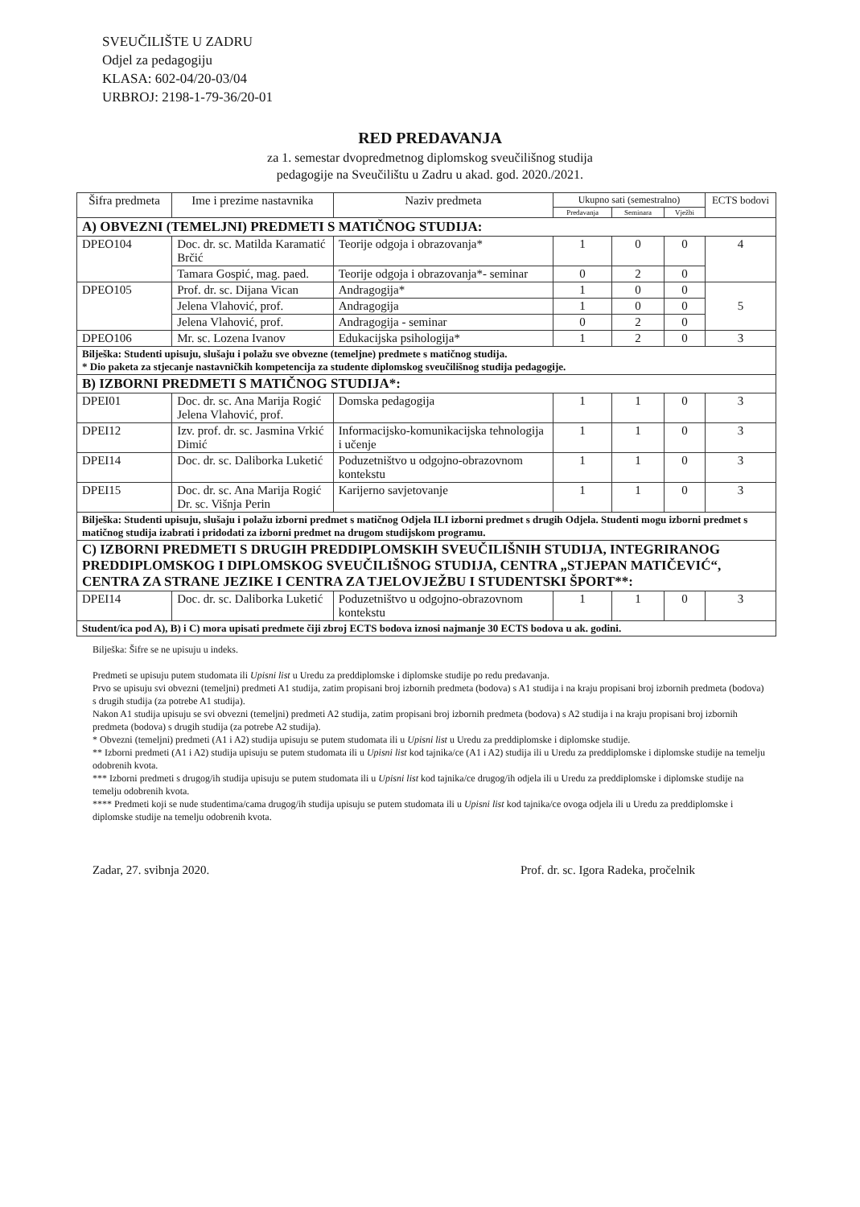SVEUČILIŠTE U ZADRU
Odjel za pedagogiju
KLASA: 602-04/20-03/04
URBROJ: 2198-1-79-36/20-01
RED PREDAVANJA
za 1. semestar dvopredmetnog diplomskog sveučilišnog studija
pedagogije na Sveučilištu u Zadru u akad. god. 2020./2021.
| Šifra predmeta | Ime i prezime nastavnika | Naziv predmeta | Ukupno sati (semestralno) | | | ECTS bodovi |
| --- | --- | --- | --- | --- | --- | --- |
| | | | Predavanja | Seminara | Vježbi | |
| A) OBVEZNI (TEMELJNI) PREDMETI S MATIČNOG STUDIJA: | | | | | | |
| DPEO104 | Doc. dr. sc. Matilda Karamatić Brčić | Teorije odgoja i obrazovanja* | 1 | 0 | 0 | 4 |
| | Tamara Gospić, mag. paed. | Teorije odgoja i obrazovanja*- seminar | 0 | 2 | 0 | |
| DPEO105 | Prof. dr. sc. Dijana Vican | Andragogija* | 1 | 0 | 0 | 5 |
| | Jelena Vlahović, prof. | Andragogija | 1 | 0 | 0 | |
| | Jelena Vlahović, prof. | Andragogija - seminar | 0 | 2 | 0 | |
| DPEO106 | Mr. sc. Lozena Ivanov | Edukacijska psihologija* | 1 | 2 | 0 | 3 |
| Bilješka: Studenti upisuju, slušaju i polažu sve obvezne (temeljne) predmete s matičnog studija. * Dio paketa za stjecanje nastavničkih kompetencija za studente diplomskog sveučilišnog studija pedagogije. | | | | | | |
| B) IZBORNI PREDMETI S MATIČNOG STUDIJA*: | | | | | | |
| DPEI01 | Doc. dr. sc. Ana Marija Rogić Jelena Vlahović, prof. | Domska pedagogija | 1 | 1 | 0 | 3 |
| DPEI12 | Izv. prof. dr. sc. Jasmina Vrkić Dimić | Informacijsko-komunikacijska tehnologija i učenje | 1 | 1 | 0 | 3 |
| DPEI14 | Doc. dr. sc. Daliborka Luketić | Poduzetništvo u odgojno-obrazovnom kontekstu | 1 | 1 | 0 | 3 |
| DPEI15 | Doc. dr. sc. Ana Marija Rogić Dr. sc. Višnja Perin | Karijerno savjetovanje | 1 | 1 | 0 | 3 |
| Bilješka: Studenti upisuju, slušaju i polažu izborni predmet s matičnog Odjela ILI izborni predmet s drugih Odjela. Studenti mogu izborni predmet s matičnog studija izabrati i pridodati za izborni predmet na drugom studijskom programu. | | | | | | |
| C) IZBORNI PREDMETI S DRUGIH PREDDIPLOMSKIH SVEUČILIŠNIH STUDIJA, INTEGRIRANOG PREDDIPLOMSKOG I DIPLOMSKOG SVEUČILIŠNOG STUDIJA, CENTRA „STJEPAN MATIČEVIĆ“, CENTRA ZA STRANE JEZIKE I CENTRA ZA TJELOVJEŽBU I STUDENTSKI ŠPORT**: | | | | | | |
| DPEI14 | Doc. dr. sc. Daliborka Luketić | Poduzetništvo u odgojno-obrazovnom kontekstu | 1 | 1 | 0 | 3 |
| Student/ica pod A), B) i C) mora upisati predmete čiji zbroj ECTS bodova iznosi najmanje 30 ECTS bodova u ak. godini. | | | | | | |
Bilješka: Šifre se ne upisuju u indeks.
Predmeti se upisuju putem studomata ili Upisni list u Uredu za preddiplomske i diplomske studije po redu predavanja.
Prvo se upisuju svi obvezni (temeljni) predmeti A1 studija, zatim propisani broj izbornih predmeta (bodova) s A1 studija i na kraju propisani broj izbornih predmeta (bodova) s drugih studija (za potrebe A1 studija).
Nakon A1 studija upisuju se svi obvezni (temeljni) predmeti A2 studija, zatim propisani broj izbornih predmeta (bodova) s A2 studija i na kraju propisani broj izbornih predmeta (bodova) s drugih studija (za potrebe A2 studija).
* Obvezni (temeljni) predmeti (A1 i A2) studija upisuju se putem studomata ili u Upisni list u Uredu za preddiplomske i diplomske studije.
** Izborni predmeti (A1 i A2) studija upisuju se putem studomata ili u Upisni list kod tajnika/ce (A1 i A2) studija ili u Uredu za preddiplomske i diplomske studije na temelju odobrenih kvota.
*** Izborni predmeti s drugog/ih studija upisuju se putem studomata ili u Upisni list kod tajnika/ce drugog/ih odjela ili u Uredu za preddiplomske i diplomske studije na temelju odobrenih kvota.
**** Predmeti koji se nude studentima/cama drugog/ih studija upisuju se putem studomata ili u Upisni list kod tajnika/ce ovoga odjela ili u Uredu za preddiplomske i diplomske studije na temelju odobrenih kvota.
Zadar, 27. svibnja 2020. Prof. dr. sc. Igora Radeka, pročelnik